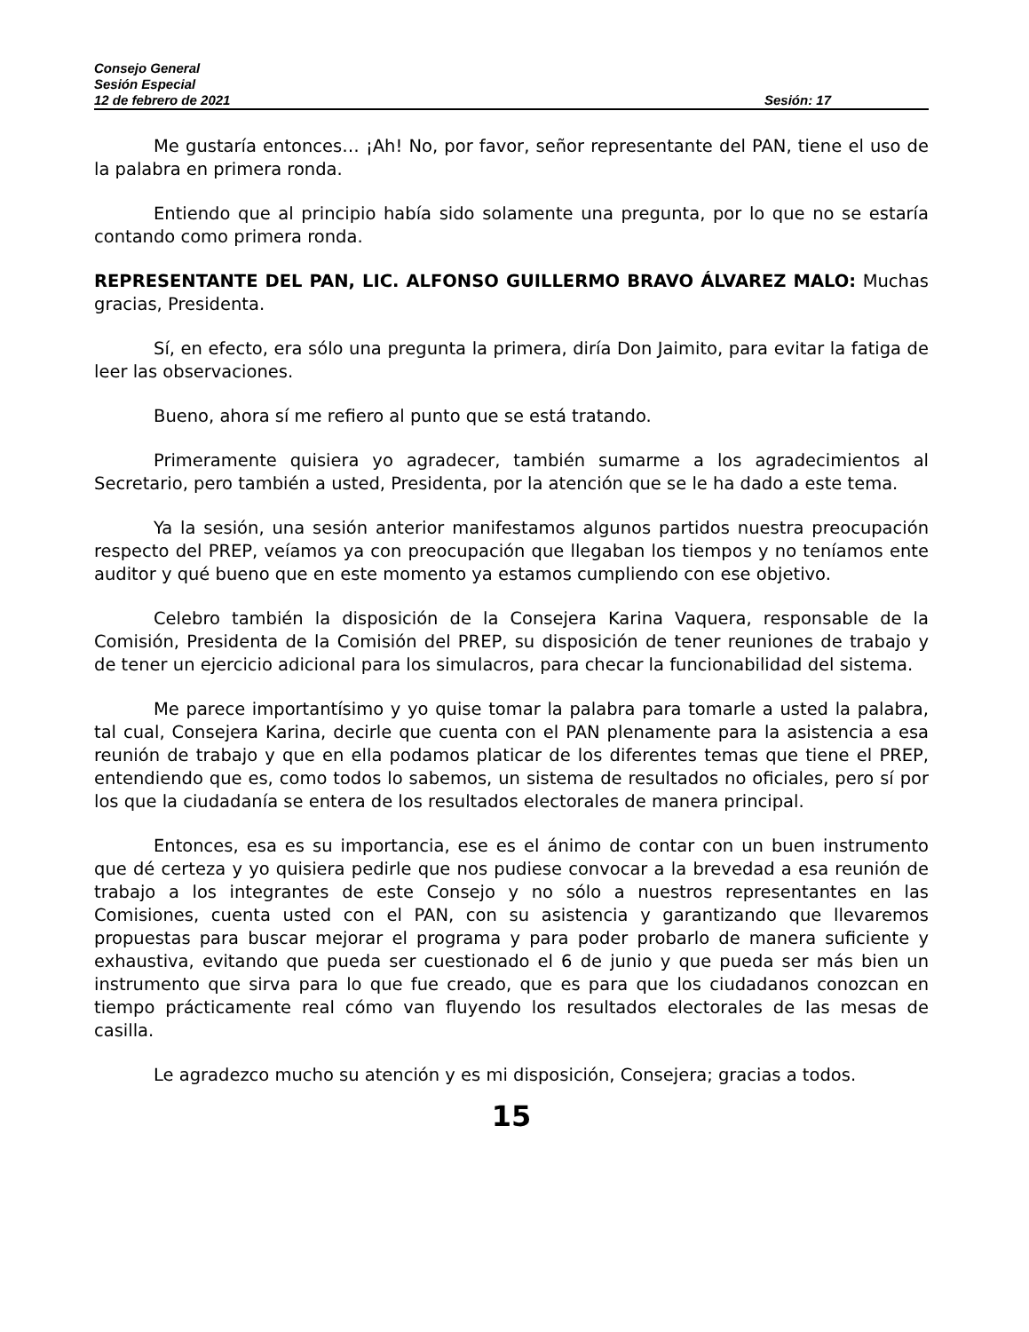Consejo General
Sesión Especial
12 de febrero de 2021 Sesión: 17
Me gustaría entonces… ¡Ah! No, por favor, señor representante del PAN, tiene el uso de la palabra en primera ronda.
Entiendo que al principio había sido solamente una pregunta, por lo que no se estaría contando como primera ronda.
REPRESENTANTE DEL PAN, LIC. ALFONSO GUILLERMO BRAVO ÁLVAREZ MALO: Muchas gracias, Presidenta.
Sí, en efecto, era sólo una pregunta la primera, diría Don Jaimito, para evitar la fatiga de leer las observaciones.
Bueno, ahora sí me refiero al punto que se está tratando.
Primeramente quisiera yo agradecer, también sumarme a los agradecimientos al Secretario, pero también a usted, Presidenta, por la atención que se le ha dado a este tema.
Ya la sesión, una sesión anterior manifestamos algunos partidos nuestra preocupación respecto del PREP, veíamos ya con preocupación que llegaban los tiempos y no teníamos ente auditor y qué bueno que en este momento ya estamos cumpliendo con ese objetivo.
Celebro también la disposición de la Consejera Karina Vaquera, responsable de la Comisión, Presidenta de la Comisión del PREP, su disposición de tener reuniones de trabajo y de tener un ejercicio adicional para los simulacros, para checar la funcionabilidad del sistema.
Me parece importantísimo y yo quise tomar la palabra para tomarle a usted la palabra, tal cual, Consejera Karina, decirle que cuenta con el PAN plenamente para la asistencia a esa reunión de trabajo y que en ella podamos platicar de los diferentes temas que tiene el PREP, entendiendo que es, como todos lo sabemos, un sistema de resultados no oficiales, pero sí por los que la ciudadanía se entera de los resultados electorales de manera principal.
Entonces, esa es su importancia, ese es el ánimo de contar con un buen instrumento que dé certeza y yo quisiera pedirle que nos pudiese convocar a la brevedad a esa reunión de trabajo a los integrantes de este Consejo y no sólo a nuestros representantes en las Comisiones, cuenta usted con el PAN, con su asistencia y garantizando que llevaremos propuestas para buscar mejorar el programa y para poder probarlo de manera suficiente y exhaustiva, evitando que pueda ser cuestionado el 6 de junio y que pueda ser más bien un instrumento que sirva para lo que fue creado, que es para que los ciudadanos conozcan en tiempo prácticamente real cómo van fluyendo los resultados electorales de las mesas de casilla.
Le agradezco mucho su atención y es mi disposición, Consejera; gracias a todos.
15